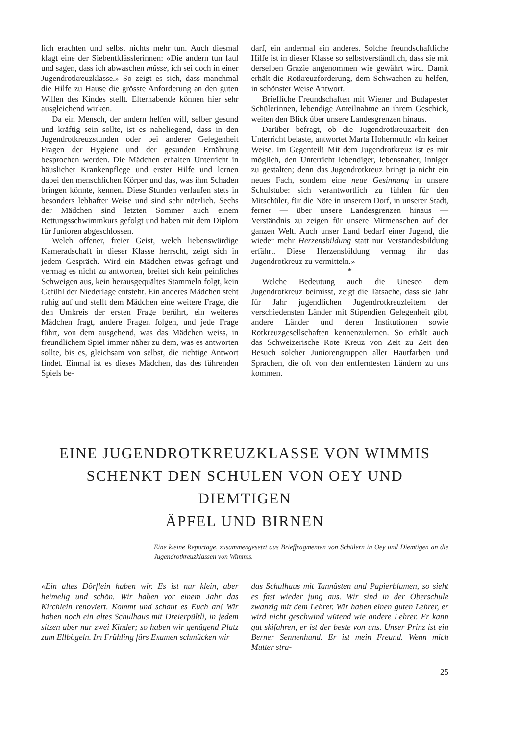lich erachten und selbst nichts mehr tun. Auch diesmal klagt eine der Siebentklässlerinnen: «Die andern tun faul und sagen, dass ich abwaschen müsse, ich sei doch in einer Jugendrotkreuzklasse.» So zeigt es sich, dass manchmal die Hilfe zu Hause die grösste Anforderung an den guten Willen des Kindes stellt. Elternabende können hier sehr ausgleichend wirken.
Da ein Mensch, der andern helfen will, selber gesund und kräftig sein sollte, ist es naheliegend, dass in den Jugendrotkreuzstunden oder bei anderer Gelegenheit Fragen der Hygiene und der gesunden Ernährung besprochen werden. Die Mädchen erhalten Unterricht in häuslicher Krankenpflege und erster Hilfe und lernen dabei den menschlichen Körper und das, was ihm Schaden bringen könnte, kennen. Diese Stunden verlaufen stets in besonders lebhafter Weise und sind sehr nützlich. Sechs der Mädchen sind letzten Sommer auch einem Rettungsschwimmkurs gefolgt und haben mit dem Diplom für Junioren abgeschlossen.
Welch offener, freier Geist, welch liebenswürdige Kameradschaft in dieser Klasse herrscht, zeigt sich in jedem Gespräch. Wird ein Mädchen etwas gefragt und vermag es nicht zu antworten, breitet sich kein peinliches Schweigen aus, kein herausgequältes Stammeln folgt, kein Gefühl der Niederlage entsteht. Ein anderes Mädchen steht ruhig auf und stellt dem Mädchen eine weitere Frage, die den Umkreis der ersten Frage berührt, ein weiteres Mädchen fragt, andere Fragen folgen, und jede Frage führt, von dem ausgehend, was das Mädchen weiss, in freundlichem Spiel immer näher zu dem, was es antworten sollte, bis es, gleichsam von selbst, die richtige Antwort findet. Einmal ist es dieses Mädchen, das des führenden Spiels be-
darf, ein andermal ein anderes. Solche freundschaftliche Hilfe ist in dieser Klasse so selbstverständlich, dass sie mit derselben Grazie angenommen wie gewährt wird. Damit erhält die Rotkreuzforderung, dem Schwachen zu helfen, in schönster Weise Antwort.
Briefliche Freundschaften mit Wiener und Budapester Schülerinnen, lebendige Anteilnahme an ihrem Geschick, weiten den Blick über unsere Landesgrenzen hinaus.
Darüber befragt, ob die Jugendrotkreuzarbeit den Unterricht belaste, antwortet Marta Hohermuth: «In keiner Weise. Im Gegenteil! Mit dem Jugendrotkreuz ist es mir möglich, den Unterricht lebendiger, lebensnaher, inniger zu gestalten; denn das Jugendrotkreuz bringt ja nicht ein neues Fach, sondern eine neue Gesinnung in unsere Schulstube: sich verantwortlich zu fühlen für den Mitschüler, für die Nöte in unserem Dorf, in unserer Stadt, ferner — über unsere Landesgrenzen hinaus — Verständnis zu zeigen für unsere Mitmenschen auf der ganzen Welt. Auch unser Land bedarf einer Jugend, die wieder mehr Herzensbildung statt nur Verstandesbildung erfährt. Diese Herzensbildung vermag ihr das Jugendrotkreuz zu vermitteln.»
*
Welche Bedeutung auch die Unesco dem Jugendrotkreuz beimisst, zeigt die Tatsache, dass sie Jahr für Jahr jugendlichen Jugendrotkreuzleitern der verschiedensten Länder mit Stipendien Gelegenheit gibt, andere Länder und deren Institutionen sowie Rotkreuzgesellschaften kennenzulernen. So erhält auch das Schweizerische Rote Kreuz von Zeit zu Zeit den Besuch solcher Juniorengruppen aller Hautfarben und Sprachen, die oft von den entferntesten Ländern zu uns kommen.
EINE JUGENDROTKREUZKLASSE VON WIMMIS
SCHENKT DEN SCHULEN VON OEY UND DIEMTIGEN
ÄPFEL UND BIRNEN
Eine kleine Reportage, zusammengesetzt aus Brieffragmenten von Schülern in Oey und Diemtigen an die Jugendrotkreuzklassen von Wimmis.
«Ein altes Dörflein haben wir. Es ist nur klein, aber heimelig und schön. Wir haben vor einem Jahr das Kirchlein renoviert. Kommt und schaut es Euch an! Wir haben noch ein altes Schulhaus mit Dreierpültli, in jedem sitzen aber nur zwei Kinder; so haben wir genügend Platz zum Ellbögeln. Im Frühling fürs Examen schmücken wir
das Schulhaus mit Tannästen und Papierblumen, so sieht es fast wieder jung aus. Wir sind in der Oberschule zwanzig mit dem Lehrer. Wir haben einen guten Lehrer, er wird nicht geschwind wütend wie andere Lehrer. Er kann gut skifahren, er ist der beste von uns. Unser Prinz ist ein Berner Sennenhund. Er ist mein Freund. Wenn mich Mutter stra-
25